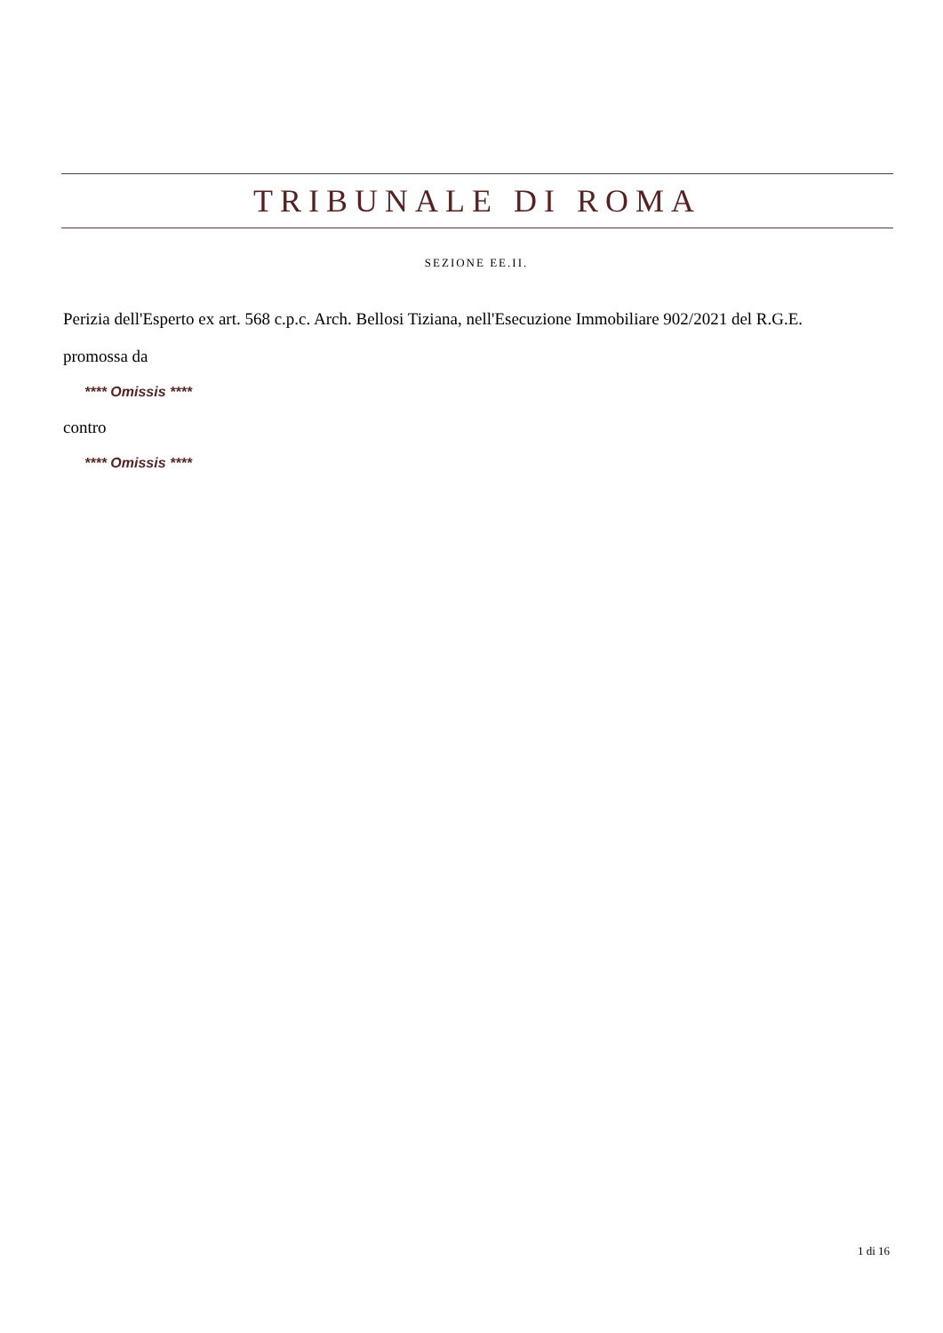TRIBUNALE DI ROMA
SEZIONE EE.II.
Perizia dell'Esperto ex art. 568 c.p.c. Arch. Bellosi Tiziana, nell'Esecuzione Immobiliare 902/2021 del R.G.E.
promossa da
**** Omissis ****
contro
**** Omissis ****
1 di 16